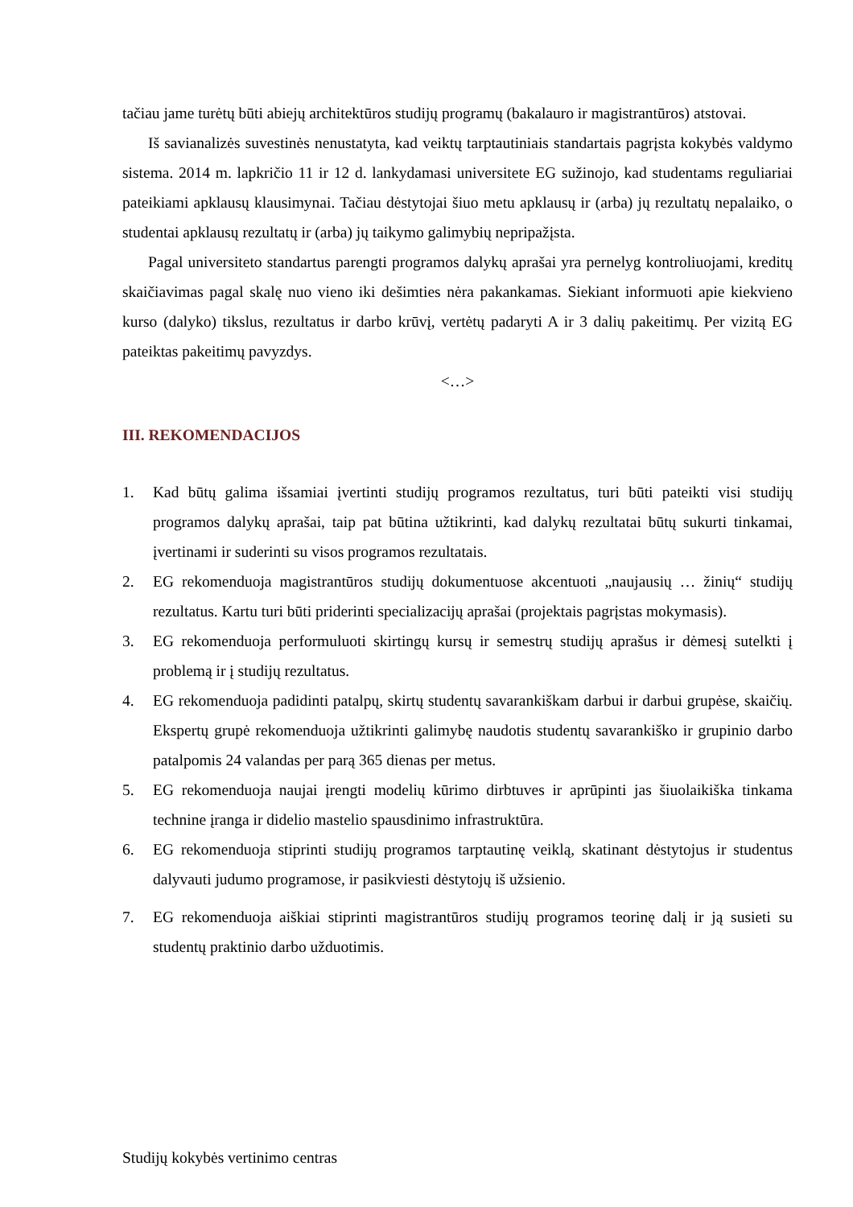tačiau jame turėtų būti abiejų architektūros studijų programų (bakalauro ir magistrantūros) atstovai.
Iš savianalizės suvestinės nenustatyta, kad veiktų tarptautiniais standartais pagrįsta kokybės valdymo sistema. 2014 m. lapkričio 11 ir 12 d. lankydamasi universitete EG sužinojo, kad studentams reguliariai pateikiami apklausų klausimynai. Tačiau dėstytojai šiuo metu apklausų ir (arba) jų rezultatų nepalaiko, o studentai apklausų rezultatų ir (arba) jų taikymo galimybių nepripažįsta.
Pagal universiteto standartus parengti programos dalykų aprašai yra pernelyg kontroliuojami, kreditų skaičiavimas pagal skalę nuo vieno iki dešimties nėra pakankamas. Siekiant informuoti apie kiekvieno kurso (dalyko) tikslus, rezultatus ir darbo krūvį, vertėtų padaryti A ir 3 dalių pakeitimų. Per vizitą EG pateiktas pakeitimų pavyzdys.
<…>
III. REKOMENDACIJOS
1. Kad būtų galima išsamiai įvertinti studijų programos rezultatus, turi būti pateikti visi studijų programos dalykų aprašai, taip pat būtina užtikrinti, kad dalykų rezultatai būtų sukurti tinkamai, įvertinami ir suderinti su visos programos rezultatais.
2. EG rekomenduoja magistrantūros studijų dokumentuose akcentuoti „naujausių … žinių“ studijų rezultatus. Kartu turi būti priderinti specializacijų aprašai (projektais pagrįstas mokymasis).
3. EG rekomenduoja performuluoti skirtingų kursų ir semestrų studijų aprašus ir dėmesį sutelkti į problemą ir į studijų rezultatus.
4. EG rekomenduoja padidinti patalpų, skirtų studentų savarankiškam darbui ir darbui grupėse, skaičių. Ekspertų grupė rekomenduoja užtikrinti galimybę naudotis studentų savarankiško ir grupinio darbo patalpomis 24 valandas per parą 365 dienas per metus.
5. EG rekomenduoja naujai įrengti modelių kūrimo dirbtuves ir aprūpinti jas šiuolaikiška tinkama technine įranga ir didelio mastelio spausdinimo infrastruktūra.
6. EG rekomenduoja stiprinti studijų programos tarptautinę veiklą, skatinant dėstytojus ir studentus dalyvauti judumo programose, ir pasikviesti dėstytojų iš užsienio.
7. EG rekomenduoja aiškiai stiprinti magistrantūros studijų programos teorinę dalį ir ją susieti su studentų praktinio darbo užduotimis.
Studijų kokybės vertinimo centras